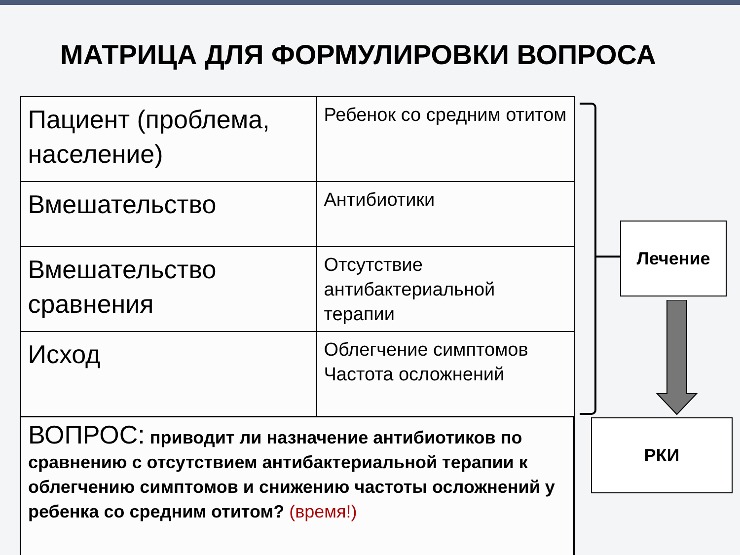МАТРИЦА ДЛЯ ФОРМУЛИРОВКИ ВОПРОСА
| Пациент (проблема, население) | Ребенок со средним отитом |
| Вмешательство | Антибиотики |
| Вмешательство сравнения | Отсутствие антибактериальной терапии |
| Исход | Облегчение симптомов Частота осложнений |
| ВОПРОС: приводит ли назначение антибиотиков по сравнению с отсутствием антибактериальной терапии к облегчению симптомов и снижению частоты осложнений у ребенка со средним отитом? (время!) | |
Лечение
РКИ